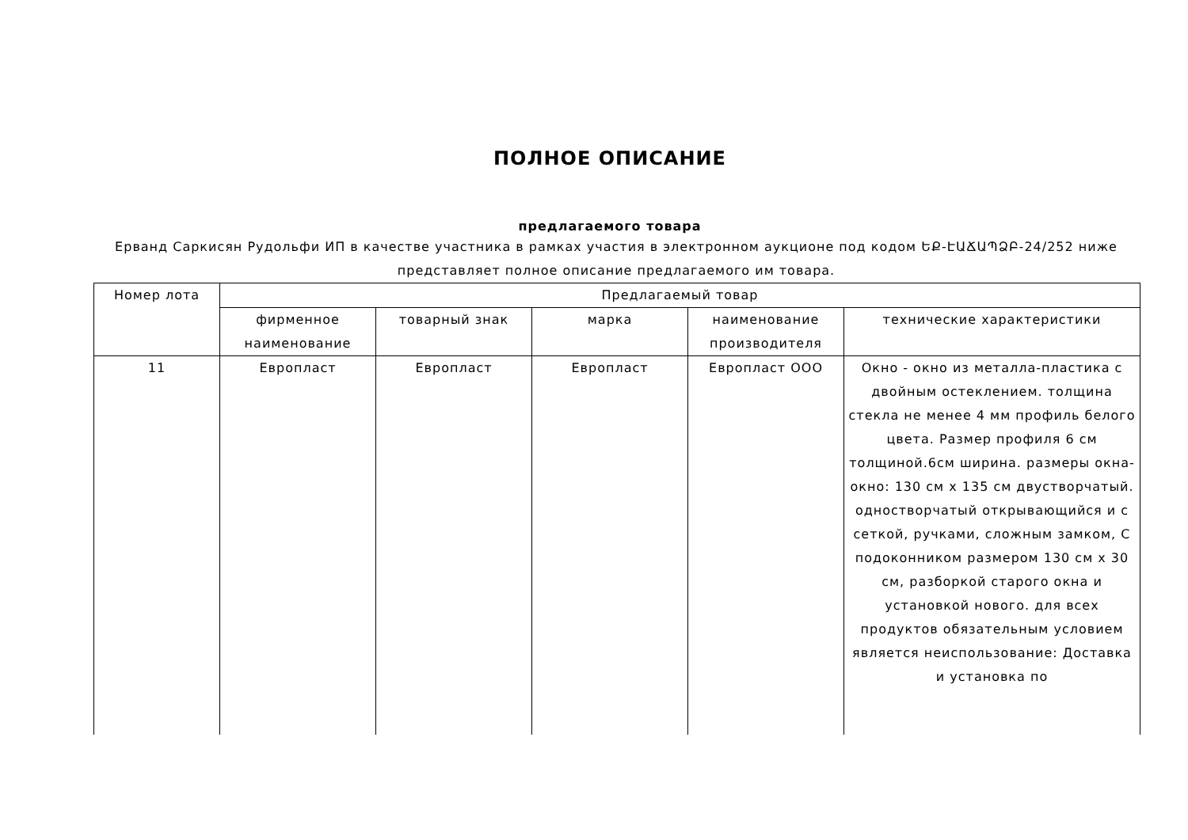ПОЛНОЕ ОПИСАНИЕ
предлагаемого товара
Ерванд Саркисян Рудольфи ИП в качестве участника в рамках участия в электронном аукционе под кодом ԵՔ-ԷԱՃԱՊՁԲ-24/252 ниже представляет полное описание предлагаемого им товара.
| Номер лота | Предлагаемый товар | | | | |
| --- | --- | --- | --- | --- | --- |
| | фирменное наименование | товарный знак | марка | наименование производителя | технические характеристики |
| 11 | Европласт | Европласт | Европласт | Европласт ООО | Окно - окно из металла-пластика с двойным остеклением. толщина стекла не менее 4 мм профиль белого цвета. Размер профиля 6 см толщиной.6см ширина. размеры окна- окно: 130 см x 135 см двустворчатый. одностворчатый открывающийся и с сеткой, ручками, сложным замком, С подоконником размером 130 см x 30 см, разборкой старого окна и установкой нового. для всех продуктов обязательным условием является неиспользование: Доставка и установка по |